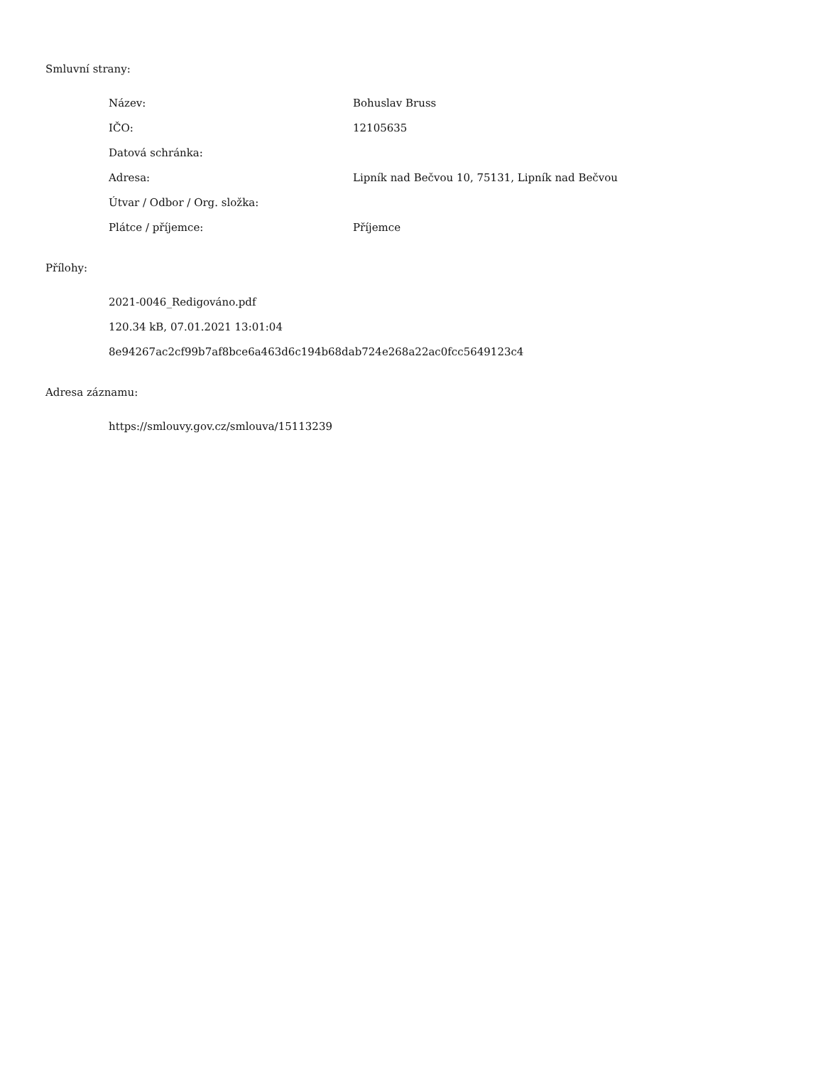Smluvní strany:
| Název: | Bohuslav Bruss |
| IČO: | 12105635 |
| Datová schránka: | |
| Adresa: | Lipník nad Bečvou 10, 75131, Lipník nad Bečvou |
| Útvar / Odbor / Org. složka: | |
| Plátce / příjemce: | Příjemce |
Přílohy:
2021-0046_Redigováno.pdf
120.34 kB, 07.01.2021 13:01:04
8e94267ac2cf99b7af8bce6a463d6c194b68dab724e268a22ac0fcc5649123c4
Adresa záznamu:
https://smlouvy.gov.cz/smlouva/15113239